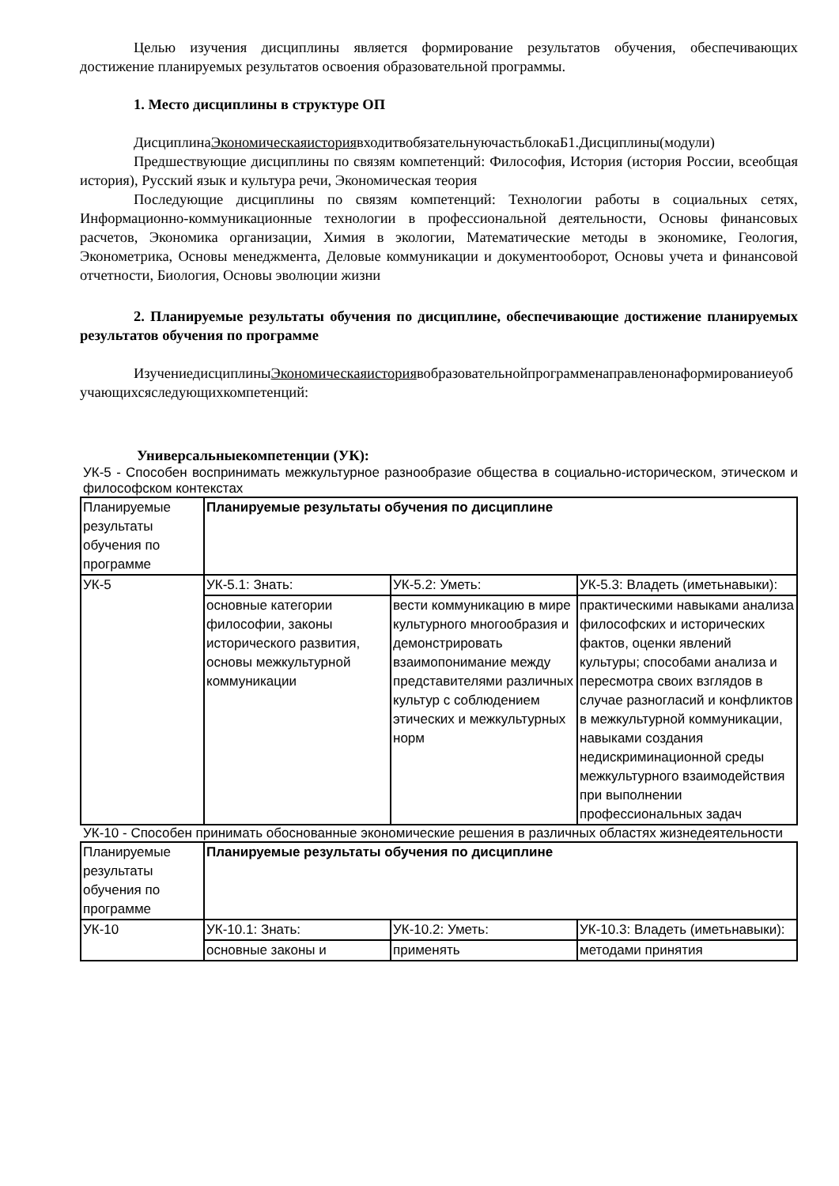Целью изучения дисциплины является формирование результатов обучения, обеспечивающих достижение планируемых результатов освоения образовательной программы.
1. Место дисциплины в структуре ОП
ДисциплинаЭкономическаяисториявходитвобязательнуючастьблокаБ1.Дисциплины(модули)
Предшествующие дисциплины по связям компетенций: Философия, История (история России, всеобщая история), Русский язык и культура речи, Экономическая теория
Последующие дисциплины по связям компетенций: Технологии работы в социальных сетях, Информационно-коммуникационные технологии в профессиональной деятельности, Основы финансовых расчетов, Экономика организации, Химия в экологии, Математические методы в экономике, Геология, Эконометрика, Основы менеджмента, Деловые коммуникации и документооборот, Основы учета и финансовой отчетности, Биология, Основы эволюции жизни
2. Планируемые результаты обучения по дисциплине, обеспечивающие достижение планируемых результатов обучения по программе
ИзучениедисциплиныЭкономическаяисториявобразовательнойпрограмменаправленонаформированиеуобучающихсяследующихкомпетенций:
Универсальныекомпетенции (УК):
УК-5 - Способен воспринимать межкультурное разнообразие общества в социально-историческом, этическом и философском контекстах
| Планируемые результаты обучения по программе | Планируемые результаты обучения по дисциплине | | |
| УК-5 | УК-5.1: Знать: | УК-5.2: Уметь: | УК-5.3: Владеть (иметьнавыки): |
| | основные категории философии, законы исторического развития, основы межкультурной коммуникации | вести коммуникацию в мире культурного многообразия и демонстрировать взаимопонимание между представителями различных культур с соблюдением этических и межкультурных норм | практическими навыками анализа философских и исторических фактов, оценки явлений культуры; способами анализа и пересмотра своих взглядов в случае разногласий и конфликтов в межкультурной коммуникации, навыками создания недискриминационной среды межкультурного взаимодействия при выполнении профессиональных задач |
УК-10 - Способен принимать обоснованные экономические решения в различных областях жизнедеятельности
| Планируемые результаты обучения по программе | Планируемые результаты обучения по дисциплине | | |
| УК-10 | УК-10.1: Знать: | УК-10.2: Уметь: | УК-10.3: Владеть (иметьнавыки): |
| | основные законы и | применять | методами принятия |